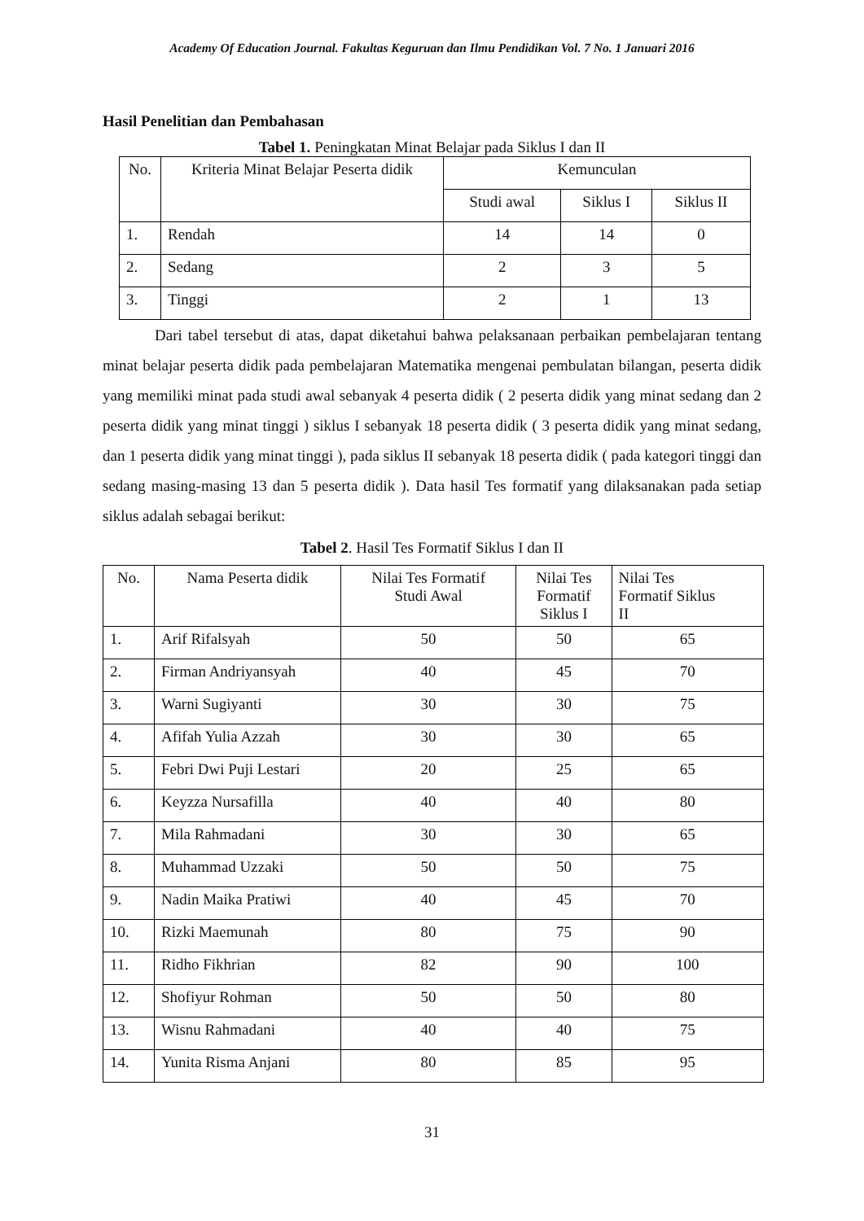Academy Of Education Journal. Fakultas Keguruan dan Ilmu Pendidikan Vol. 7 No. 1 Januari 2016
Hasil Penelitian dan Pembahasan
Tabel 1. Peningkatan Minat Belajar pada Siklus I dan II
| No. | Kriteria Minat Belajar Peserta didik | Kemunculan | | |
| --- | --- | --- | --- | --- |
| | | Studi awal | Siklus I | Siklus II |
| 1. | Rendah | 14 | 14 | 0 |
| 2. | Sedang | 2 | 3 | 5 |
| 3. | Tinggi | 2 | 1 | 13 |
Dari tabel tersebut di atas, dapat diketahui bahwa pelaksanaan perbaikan pembelajaran tentang minat belajar peserta didik pada pembelajaran Matematika mengenai pembulatan bilangan, peserta didik yang memiliki minat pada studi awal sebanyak 4 peserta didik ( 2 peserta didik yang minat sedang dan 2 peserta didik yang minat tinggi ) siklus I sebanyak 18 peserta didik ( 3 peserta didik yang minat sedang, dan 1 peserta didik yang minat tinggi ), pada siklus II sebanyak 18 peserta didik ( pada kategori tinggi dan sedang masing-masing 13 dan 5 peserta didik ). Data hasil Tes formatif yang dilaksanakan pada setiap siklus adalah sebagai berikut:
Tabel 2. Hasil Tes Formatif Siklus I dan II
| No. | Nama Peserta didik | Nilai Tes Formatif Studi Awal | Nilai Tes Formatif Siklus I | Nilai Tes Formatif Siklus II |
| --- | --- | --- | --- | --- |
| 1. | Arif Rifalsyah | 50 | 50 | 65 |
| 2. | Firman Andriyansyah | 40 | 45 | 70 |
| 3. | Warni Sugiyanti | 30 | 30 | 75 |
| 4. | Afifah Yulia Azzah | 30 | 30 | 65 |
| 5. | Febri Dwi Puji Lestari | 20 | 25 | 65 |
| 6. | Keyzza Nursafilla | 40 | 40 | 80 |
| 7. | Mila Rahmadani | 30 | 30 | 65 |
| 8. | Muhammad Uzzaki | 50 | 50 | 75 |
| 9. | Nadin Maika Pratiwi | 40 | 45 | 70 |
| 10. | Rizki Maemunah | 80 | 75 | 90 |
| 11. | Ridho Fikhrian | 82 | 90 | 100 |
| 12. | Shofiyur Rohman | 50 | 50 | 80 |
| 13. | Wisnu Rahmadani | 40 | 40 | 75 |
| 14. | Yunita Risma Anjani | 80 | 85 | 95 |
31